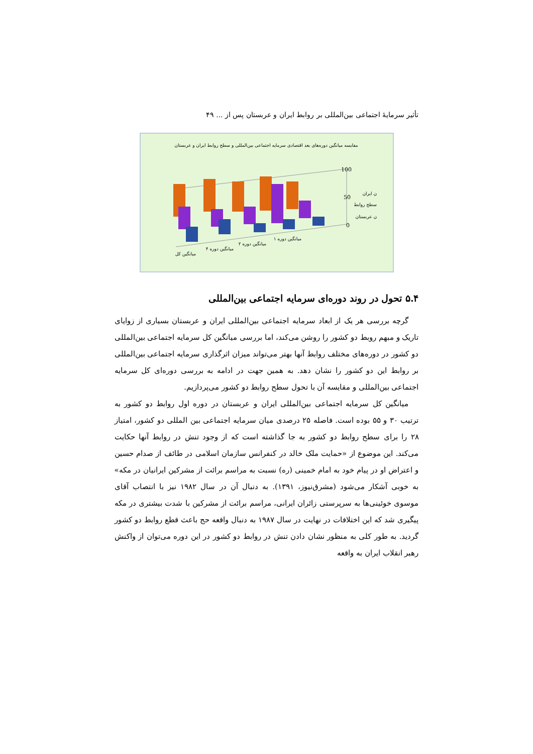تأثیر سرمایهٔ اجتماعی بین‌المللی بر روابط ایران و عربستان پس از ... ۴۹
مقایسه میانگین دوره‌های بعد اقتصادی سرمایه اجتماعی بین‌المللی و سطح روابط ایران و عربستان
100
50
0
ن ایران
سطح روابط
ن عربستان
میانگین کل
میانگین دوره ۴
میانگین دوره ۲
میانگین دوره ۱
۵.۴ تحول در روند دوره‌ای سرمایه اجتماعی بین‌المللی
گرچه بررسی هر یک از ابعاد سرمایه اجتماعی بین‌المللی ایران و عربستان بسیاری از زوایای تاریک و مبهم روبط دو کشور را روشن می‌کند، اما بررسی میانگین کل سرمایه اجتماعی بین‌المللی دو کشور در دوره‌های مختلف روابط آنها بهتر می‌تواند میزان اثرگذاری سرمایه اجتماعی بین‌المللی بر روابط این دو کشور را نشان دهد. به همین جهت در ادامه به بررسی دوره‌ای کل سرمایه اجتماعی بین‌المللی و مقایسه آن با تحول سطح روابط دو کشور می‌پردازیم.
میانگین کل سرمایه اجتماعی بین‌المللی ایران و عربستان در دوره اول روابط دو کشور به ترتیب ۳۰ و ۵۵ بوده است. فاصله ۲۵ درصدی میان سرمایه اجتماعی بین المللی دو کشور، امتیاز ۲۸ را برای سطح روابط دو کشور به جا گذاشته است که از وجود تنش در روابط آنها حکایت می‌کند. این موضوع از «حمایت ملک خالد در کنفرانس سازمان اسلامی در طائف از صدام حسین و اعتراض او در پیام خود به امام خمینی (ره) نسبت به مراسم برائت از مشرکین ایرانیان در مکه» به خوبی آشکار می‌شود (مشرق‌نیوز، ۱۳۹۱). به دنبال آن در سال ۱۹۸۲ نیز با انتصاب آقای موسوی خوئینی‌ها به سرپرستی زائران ایرانی، مراسم برائت از مشرکین با شدت بیشتری در مکه پیگیری شد که این اختلافات در نهایت در سال ۱۹۸۷ به دنبال واقعه حج باعث قطع روابط دو کشور گردید. به طور کلی به منظور نشان دادن تنش در روابط دو کشور در این دوره می‌توان از واکنش رهبر انقلاب ایران به واقعه